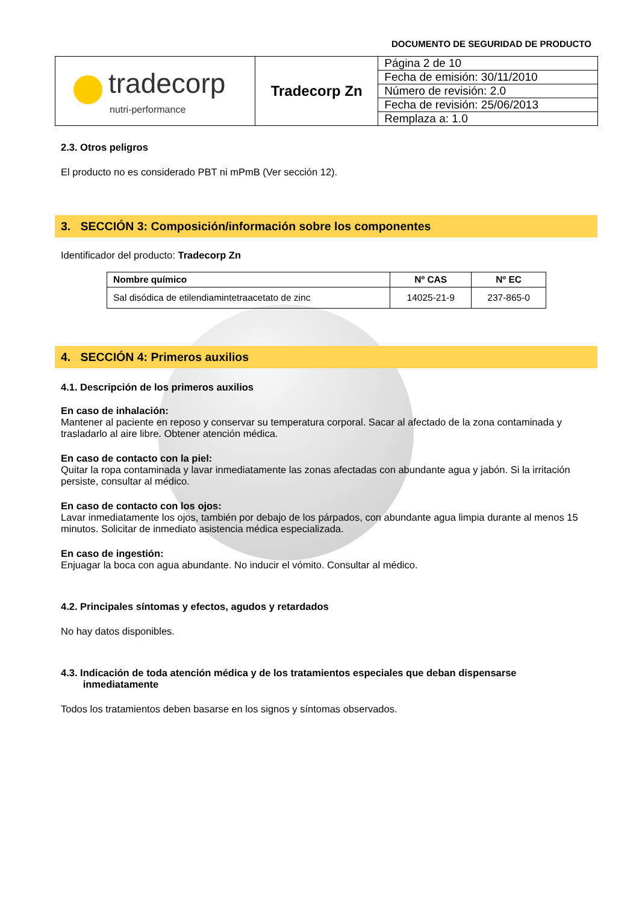DOCUMENTO DE SEGURIDAD DE PRODUCTO
| tradecorp nutri-performance | Tradecorp Zn | Página 2 de 10 |
| | | Fecha de emisión: 30/11/2010 |
| | | Número de revisión: 2.0 |
| | | Fecha de revisión: 25/06/2013 |
| | | Remplaza a: 1.0 |
2.3. Otros peligros
El producto no es considerado PBT ni mPmB (Ver sección 12).
3. SECCIÓN 3: Composición/información sobre los componentes
Identificador del producto: Tradecorp Zn
| Nombre químico | Nº CAS | Nº EC |
| --- | --- | --- |
| Sal disódica de etilendiamintetraacetato de zinc | 14025-21-9 | 237-865-0 |
4. SECCIÓN 4: Primeros auxilios
4.1. Descripción de los primeros auxilios
En caso de inhalación:
Mantener al paciente en reposo y conservar su temperatura corporal. Sacar al afectado de la zona contaminada y trasladarlo al aire libre. Obtener atención médica.
En caso de contacto con la piel:
Quitar la ropa contaminada y lavar inmediatamente las zonas afectadas con abundante agua y jabón. Si la irritación persiste, consultar al médico.
En caso de contacto con los ojos:
Lavar inmediatamente los ojos, también por debajo de los párpados, con abundante agua limpia durante al menos 15 minutos. Solicitar de inmediato asistencia médica especializada.
En caso de ingestión:
Enjuagar la boca con agua abundante. No inducir el vómito. Consultar al médico.
4.2. Principales síntomas y efectos, agudos y retardados
No hay datos disponibles.
4.3. Indicación de toda atención médica y de los tratamientos especiales que deban dispensarse
inmediatamente
Todos los tratamientos deben basarse en los signos y síntomas observados.